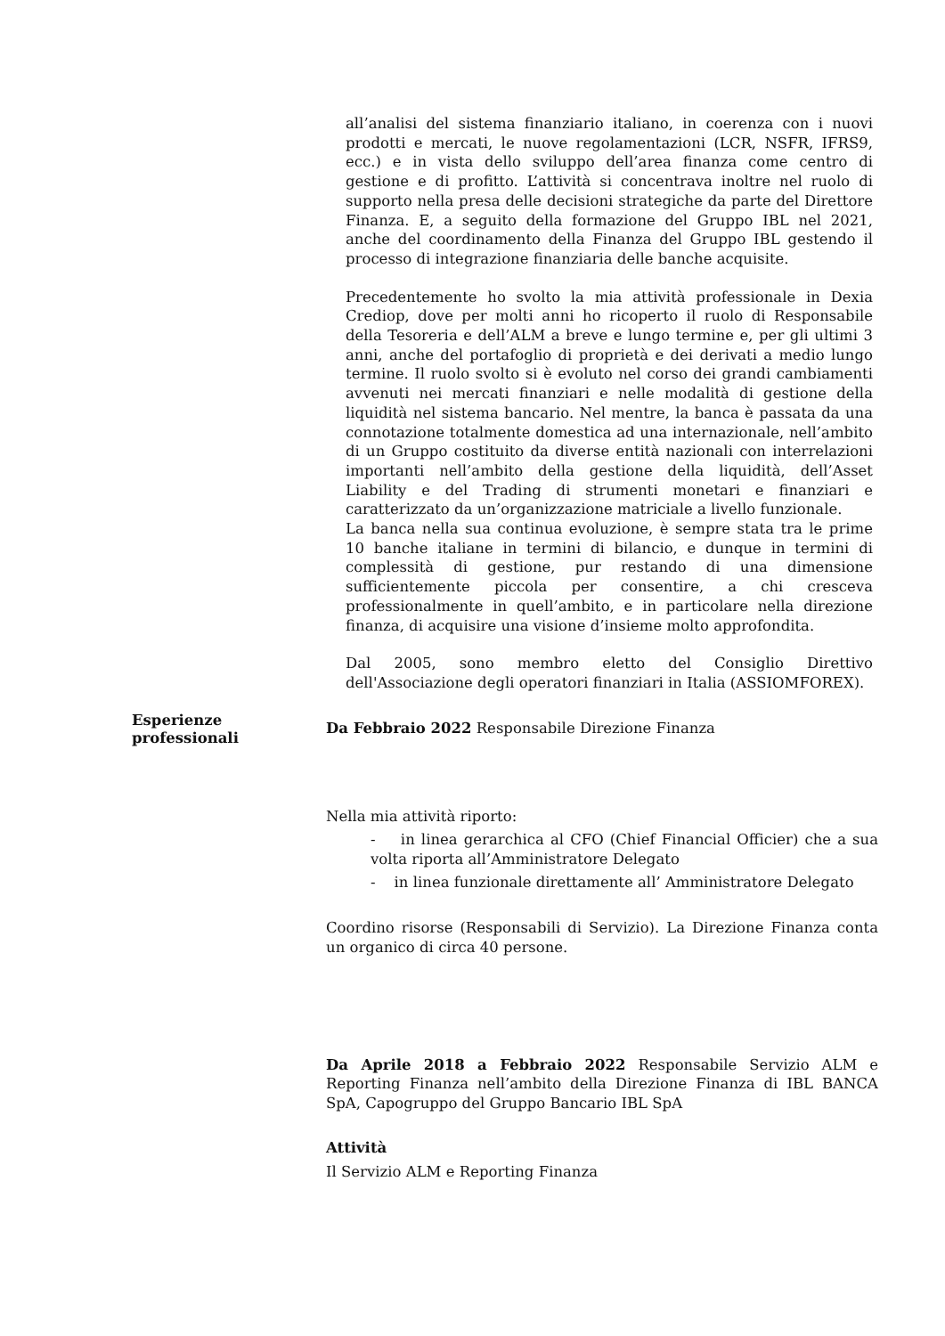all’analisi del sistema finanziario italiano, in coerenza con i nuovi prodotti e mercati, le nuove regolamentazioni (LCR, NSFR, IFRS9, ecc.) e in vista dello sviluppo dell’area finanza come centro di gestione e di profitto. L’attività si concentrava inoltre nel ruolo di supporto nella presa delle decisioni strategiche da parte del Direttore Finanza. E, a seguito della formazione del Gruppo IBL nel 2021, anche del coordinamento della Finanza del Gruppo IBL gestendo il processo di integrazione finanziaria delle banche acquisite.
Precedentemente ho svolto la mia attività professionale in Dexia Crediop, dove per molti anni ho ricoperto il ruolo di Responsabile della Tesoreria e dell’ALM a breve e lungo termine e, per gli ultimi 3 anni, anche del portafoglio di proprietà e dei derivati a medio lungo termine. Il ruolo svolto si è evoluto nel corso dei grandi cambiamenti avvenuti nei mercati finanziari e nelle modalità di gestione della liquidità nel sistema bancario. Nel mentre, la banca è passata da una connotazione totalmente domestica ad una internazionale, nell’ambito di un Gruppo costituito da diverse entità nazionali con interrelazioni importanti nell’ambito della gestione della liquidità, dell’Asset Liability e del Trading di strumenti monetari e finanziari e caratterizzato da un’organizzazione matriciale a livello funzionale.
La banca nella sua continua evoluzione, è sempre stata tra le prime 10 banche italiane in termini di bilancio, e dunque in termini di complessità di gestione, pur restando di una dimensione sufficientemente piccola per consentire, a chi cresceva professionalmente in quell’ambito, e in particolare nella direzione finanza, di acquisire una visione d’insieme molto approfondita.
Dal 2005, sono membro eletto del Consiglio Direttivo dell'Associazione degli operatori finanziari in Italia (ASSIOMFOREX).
Esperienze professionali
Da Febbraio 2022 Responsabile Direzione Finanza
Nella mia attività riporto:
- in linea gerarchica al CFO (Chief Financial Officier) che a sua volta riporta all’Amministratore Delegato
- in linea funzionale direttamente all’ Amministratore Delegato
Coordino risorse (Responsabili di Servizio). La Direzione Finanza conta un organico di circa 40 persone.
Da Aprile 2018 a Febbraio 2022 Responsabile Servizio ALM e Reporting Finanza nell’ambito della Direzione Finanza di IBL BANCA SpA, Capogruppo del Gruppo Bancario IBL SpA
Attività
Il Servizio ALM e Reporting Finanza